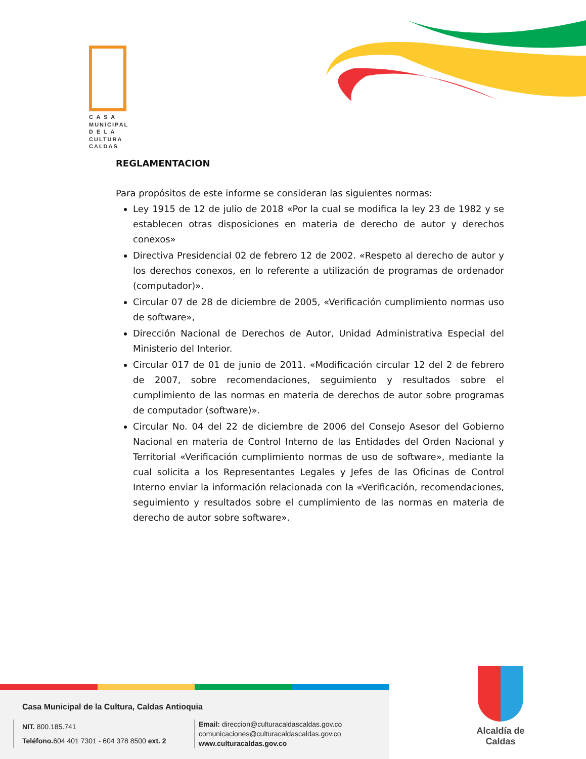C A S A
MUNICIPAL
D E L A
CULTURA
CALDAS
REGLAMENTACION
Para propósitos de este informe se consideran las siguientes normas:
Ley 1915 de 12 de julio de 2018 «Por la cual se modifica la ley 23 de 1982 y se establecen otras disposiciones en materia de derecho de autor y derechos conexos»
Directiva Presidencial 02 de febrero 12 de 2002. «Respeto al derecho de autor y los derechos conexos, en lo referente a utilización de programas de ordenador (computador)».
Circular 07 de 28 de diciembre de 2005, «Verificación cumplimiento normas uso de software»,
Dirección Nacional de Derechos de Autor, Unidad Administrativa Especial del Ministerio del Interior.
Circular 017 de 01 de junio de 2011. «Modificación circular 12 del 2 de febrero de 2007, sobre recomendaciones, seguimiento y resultados sobre el cumplimiento de las normas en materia de derechos de autor sobre programas de computador (software)».
Circular No. 04 del 22 de diciembre de 2006 del Consejo Asesor del Gobierno Nacional en materia de Control Interno de las Entidades del Orden Nacional y Territorial «Verificación cumplimiento normas de uso de software», mediante la cual solicita a los Representantes Legales y Jefes de las Oficinas de Control Interno enviar la información relacionada con la «Verificación, recomendaciones, seguimiento y resultados sobre el cumplimiento de las normas en materia de derecho de autor sobre software».
Casa Municipal de la Cultura, Caldas Antioquia
NIT. 800.185.741
Teléfono. 604 401 7301 - 604 378 8500 ext. 2
Email: direccion@culturacaldascaldas.gov.co
comunicaciones@culturacaldascaldas.gov.co
www.culturacaldas.gov.co
Alcaldía de
Caldas